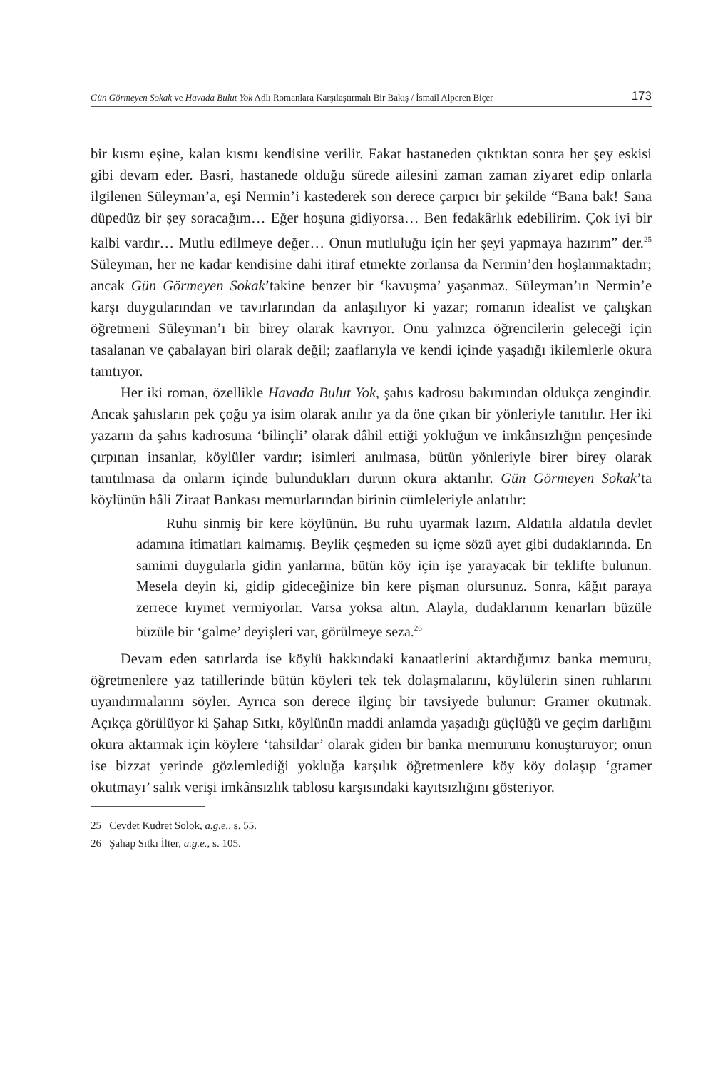Gün Görmeyen Sokak ve Havada Bulut Yok Adlı Romanlara Karşılaştırmalı Bir Bakış / İsmail Alperen Biçer 173
bir kısmı eşine, kalan kısmı kendisine verilir. Fakat hastaneden çıktıktan sonra her şey eskisi gibi devam eder. Basri, hastanede olduğu sürede ailesini zaman zaman ziyaret edip onlarla ilgilenen Süleyman’a, eşi Nermin’i kastederek son derece çarpıcı bir şekilde “Bana bak! Sana düpedüz bir şey soracağım… Eğer hoşuna gidiyorsa… Ben fedakârlık edebilirim. Çok iyi bir kalbi vardır… Mutlu edilmeye değer… Onun mutluluğu için her şeyi yapmaya hazırım” der.<sup>25</sup> Süleyman, her ne kadar kendisine dahi itiraf etmekte zorlansa da Nermin’den hoşlanmaktadır; ancak Gün Görmeyen Sokak’takine benzer bir ‘kavuşma’ yaşanmaz. Süleyman’ın Nermin’e karşı duygularından ve tavırlarından da anlaşılıyor ki yazar; romanın idealist ve çalışkan öğretmeni Süleyman’ı bir birey olarak kavrıyor. Onu yalnızca öğrencilerin geleceği için tasalanan ve çabalayan biri olarak değil; zaaflarıyla ve kendi içinde yaşadığı ikilemlerle okura tanıtıyor.
Her iki roman, özellikle Havada Bulut Yok, şahıs kadrosu bakımından oldukça zengindir. Ancak şahısların pek çoğu ya isim olarak anılır ya da öne çıkan bir yönleriyle tanıtılır. Her iki yazarın da şahıs kadrosuna ‘bilinçli’ olarak dâhil ettiği yokluğun ve imkânsızlığın pençesinde çırpınan insanlar, köylüler vardır; isimleri anılmasa, bütün yönleriyle birer birey olarak tanıtılmasa da onların içinde bulundukları durum okura aktarılır. Gün Görmeyen Sokak’ta köylünün hâli Ziraat Bankası memurlarından birinin cümleleriyle anlatılır:
Ruhu sinmiş bir kere köylünün. Bu ruhu uyarmak lazım. Aldatıla aldatıla devlet adamına itimatları kalmamış. Beylik çeşmeden su içme sözü ayet gibi dudaklarında. En samimi duygularla gidin yanlarına, bütün köy için işe yarayacak bir teklifte bulunun. Mesela deyin ki, gidip gideceğinize bin kere pişman olursunuz. Sonra, kâğıt paraya zerrece kıymet vermiyorlar. Varsa yoksa altın. Alayla, dudaklarının kenarları büzüle büzüle bir ‘galme’ deyişleri var, görülmeye seza.<sup>26</sup>
Devam eden satırlarda ise köylü hakkındaki kanaatlerini aktardığımız banka memuru, öğretmenlere yaz tatillerinde bütün köyleri tek tek dolaşmalarını, köylülerin sinen ruhlarını uyandırmalarını söyler. Ayrıca son derece ilginç bir tavsiyede bulunur: Gramer okutmak. Açıkça görülüyor ki Şahap Sıtkı, köylünün maddi anlamda yaşadığı güçlüğü ve geçim darlığını okura aktarmak için köylere ‘tahsildar’ olarak giden bir banka memurunu konuşturuyor; onun ise bizzat yerinde gözlemlediği yokluğa karşılık öğretmenlere köy köy dolaşıp ‘gramer okutmayı’ salık verişi imkânsızlık tablosu karşısındaki kayıtsızlığını gösteriyor.
25 Cevdet Kudret Solok, a.g.e., s. 55.
26 Şahap Sıtkı İlter, a.g.e., s. 105.